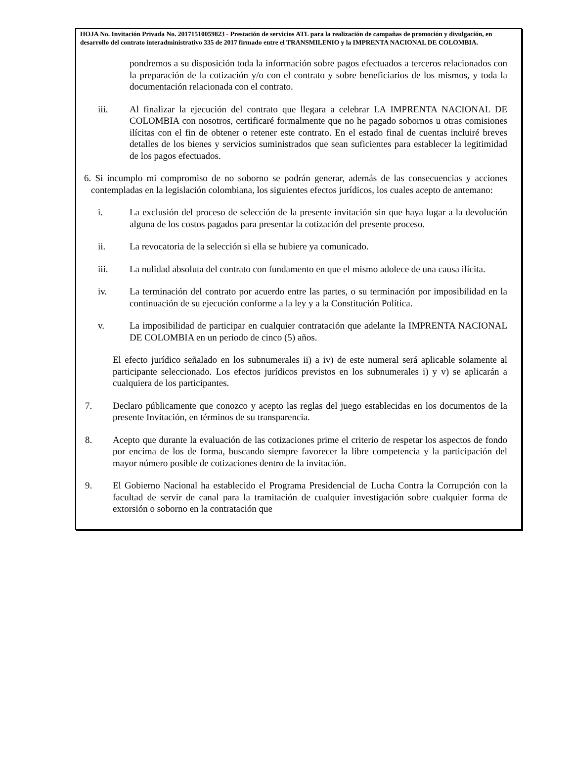HOJA No. Invitación Privada No. 20171510059823 - Prestación de servicios ATL para la realización de campañas de promoción y divulgación, en desarrollo del contrato interadministrativo 335 de 2017 firmado entre el TRANSMILENIO y la IMPRENTA NACIONAL DE COLOMBIA.
pondremos a su disposición toda la información sobre pagos efectuados a terceros relacionados con la preparación de la cotización y/o con el contrato y sobre beneficiarios de los mismos, y toda la documentación relacionada con el contrato.
iii. Al finalizar la ejecución del contrato que llegara a celebrar LA IMPRENTA NACIONAL DE COLOMBIA con nosotros, certificaré formalmente que no he pagado sobornos u otras comisiones ilícitas con el fin de obtener o retener este contrato. En el estado final de cuentas incluiré breves detalles de los bienes y servicios suministrados que sean suficientes para establecer la legitimidad de los pagos efectuados.
6. Si incumplo mi compromiso de no soborno se podrán generar, además de las consecuencias y acciones contempladas en la legislación colombiana, los siguientes efectos jurídicos, los cuales acepto de antemano:
i. La exclusión del proceso de selección de la presente invitación sin que haya lugar a la devolución alguna de los costos pagados para presentar la cotización del presente proceso.
ii. La revocatoria de la selección si ella se hubiere ya comunicado.
iii. La nulidad absoluta del contrato con fundamento en que el mismo adolece de una causa ilícita.
iv. La terminación del contrato por acuerdo entre las partes, o su terminación por imposibilidad en la continuación de su ejecución conforme a la ley y a la Constitución Política.
v. La imposibilidad de participar en cualquier contratación que adelante la IMPRENTA NACIONAL DE COLOMBIA en un periodo de cinco (5) años.
El efecto jurídico señalado en los subnumerales ii) a iv) de este numeral será aplicable solamente al participante seleccionado. Los efectos jurídicos previstos en los subnumerales i) y v) se aplicarán a cualquiera de los participantes.
7. Declaro públicamente que conozco y acepto las reglas del juego establecidas en los documentos de la presente Invitación, en términos de su transparencia.
8. Acepto que durante la evaluación de las cotizaciones prime el criterio de respetar los aspectos de fondo por encima de los de forma, buscando siempre favorecer la libre competencia y la participación del mayor número posible de cotizaciones dentro de la invitación.
9. El Gobierno Nacional ha establecido el Programa Presidencial de Lucha Contra la Corrupción con la facultad de servir de canal para la tramitación de cualquier investigación sobre cualquier forma de extorsión o soborno en la contratación que